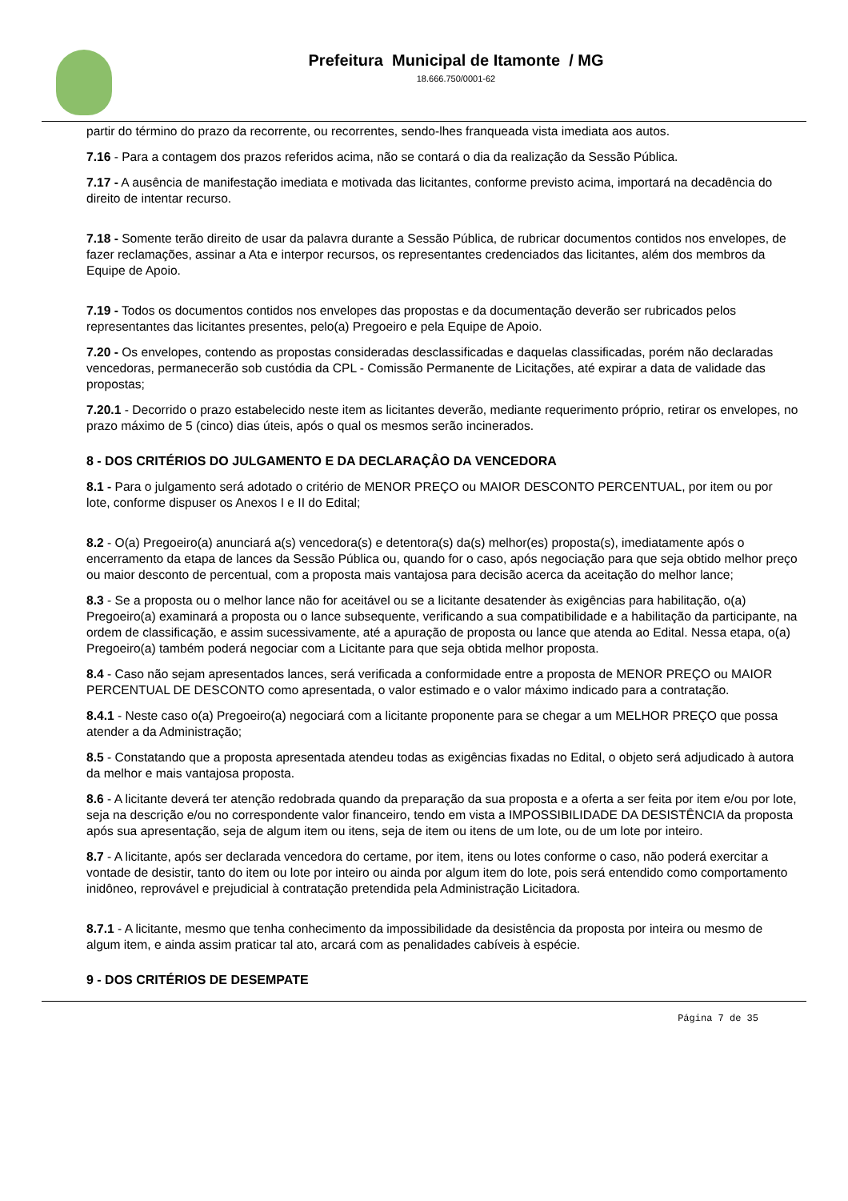Prefeitura Municipal de Itamonte / MG
18.666.750/0001-62
partir do término do prazo da recorrente, ou recorrentes, sendo-lhes franqueada vista imediata aos autos.
7.16 - Para a contagem dos prazos referidos acima, não se contará o dia da realização da Sessão Pública.
7.17 - A ausência de manifestação imediata e motivada das licitantes, conforme previsto acima, importará na decadência do direito de intentar recurso.
7.18 - Somente terão direito de usar da palavra durante a Sessão Pública, de rubricar documentos contidos nos envelopes, de fazer reclamações, assinar a Ata e interpor recursos, os representantes credenciados das licitantes, além dos membros da Equipe de Apoio.
7.19 - Todos os documentos contidos nos envelopes das propostas e da documentação deverão ser rubricados pelos representantes das licitantes presentes, pelo(a) Pregoeiro e pela Equipe de Apoio.
7.20 - Os envelopes, contendo as propostas consideradas desclassificadas e daquelas classificadas, porém não declaradas vencedoras, permanecerão sob custódia da CPL - Comissão Permanente de Licitações, até expirar a data de validade das propostas;
7.20.1 - Decorrido o prazo estabelecido neste item as licitantes deverão, mediante requerimento próprio, retirar os envelopes, no prazo máximo de 5 (cinco) dias úteis, após o qual os mesmos serão incinerados.
8 - DOS CRITÉRIOS DO JULGAMENTO E DA DECLARAÇÂO DA VENCEDORA
8.1 - Para o julgamento será adotado o critério de MENOR PREÇO ou MAIOR DESCONTO PERCENTUAL, por item ou por lote, conforme dispuser os Anexos I e II do Edital;
8.2 - O(a) Pregoeiro(a) anunciará a(s) vencedora(s) e detentora(s) da(s) melhor(es) proposta(s), imediatamente após o encerramento da etapa de lances da Sessão Pública ou, quando for o caso, após negociação para que seja obtido melhor preço ou maior desconto de percentual, com a proposta mais vantajosa para decisão acerca da aceitação do melhor lance;
8.3 - Se a proposta ou o melhor lance não for aceitável ou se a licitante desatender às exigências para habilitação, o(a) Pregoeiro(a) examinará a proposta ou o lance subsequente, verificando a sua compatibilidade e a habilitação da participante, na ordem de classificação, e assim sucessivamente, até a apuração de proposta ou lance que atenda ao Edital. Nessa etapa, o(a) Pregoeiro(a) também poderá negociar com a Licitante para que seja obtida melhor proposta.
8.4 - Caso não sejam apresentados lances, será verificada a conformidade entre a proposta de MENOR PREÇO ou MAIOR PERCENTUAL DE DESCONTO como apresentada, o valor estimado e o valor máximo indicado para a contratação.
8.4.1 - Neste caso o(a) Pregoeiro(a) negociará com a licitante proponente para se chegar a um MELHOR PREÇO que possa atender a da Administração;
8.5 - Constatando que a proposta apresentada atendeu todas as exigências fixadas no Edital, o objeto será adjudicado à autora da melhor e mais vantajosa proposta.
8.6 - A licitante deverá ter atenção redobrada quando da preparação da sua proposta e a oferta a ser feita por item e/ou por lote, seja na descrição e/ou no correspondente valor financeiro, tendo em vista a IMPOSSIBILIDADE DA DESISTÊNCIA da proposta após sua apresentação, seja de algum item ou itens, seja de item ou itens de um lote, ou de um lote por inteiro.
8.7 - A licitante, após ser declarada vencedora do certame, por item, itens ou lotes conforme o caso, não poderá exercitar a vontade de desistir, tanto do item ou lote por inteiro ou ainda por algum item do lote, pois será entendido como comportamento inidôneo, reprovável e prejudicial à contratação pretendida pela Administração Licitadora.
8.7.1 - A licitante, mesmo que tenha conhecimento da impossibilidade da desistência da proposta por inteira ou mesmo de algum item, e ainda assim praticar tal ato, arcará com as penalidades cabíveis à espécie.
9 - DOS CRITÉRIOS DE DESEMPATE
Página 7 de 35